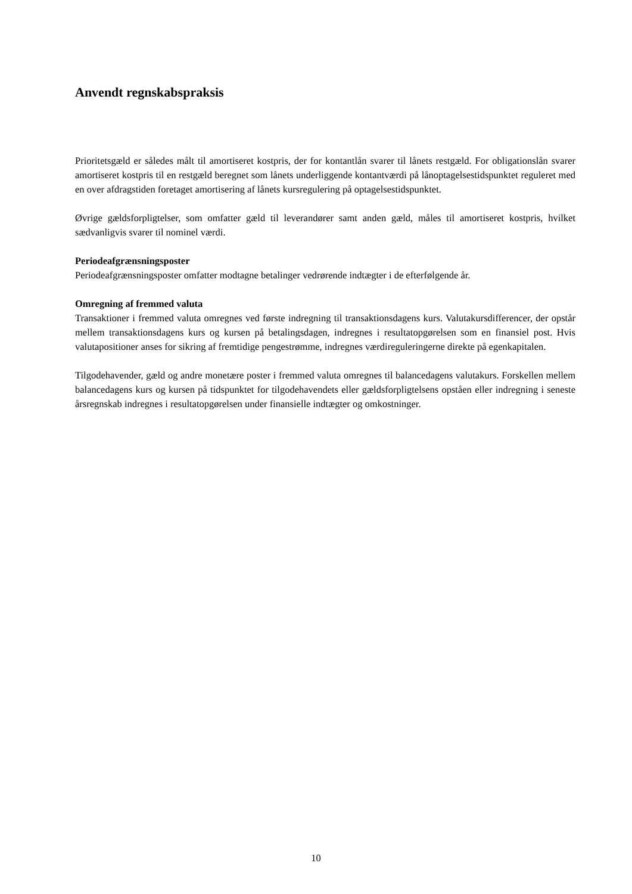Anvendt regnskabspraksis
Prioritetsgæld er således målt til amortiseret kostpris, der for kontantlån svarer til lånets restgæld. For obligationslån svarer amortiseret kostpris til en restgæld beregnet som lånets underliggende kontantværdi på lånoptagelsestidspunktet reguleret med en over afdragstiden foretaget amortisering af lånets kursregulering på optagelsestidspunktet.
Øvrige gældsforpligtelser, som omfatter gæld til leverandører samt anden gæld, måles til amortiseret kostpris, hvilket sædvanligvis svarer til nominel værdi.
Periodeafgrænsningsposter
Periodeafgrænsningsposter omfatter modtagne betalinger vedrørende indtægter i de efterfølgende år.
Omregning af fremmed valuta
Transaktioner i fremmed valuta omregnes ved første indregning til transaktionsdagens kurs. Valutakursdifferencer, der opstår mellem transaktionsdagens kurs og kursen på betalingsdagen, indregnes i resultatopgørelsen som en finansiel post. Hvis valutapositioner anses for sikring af fremtidige pengestrømme, indregnes værdireguleringerne direkte på egenkapitalen.
Tilgodehavender, gæld og andre monetære poster i fremmed valuta omregnes til balancedagens valutakurs. Forskellen mellem balancedagens kurs og kursen på tidspunktet for tilgodehavendets eller gældsforpligtelsens opståen eller indregning i seneste årsregnskab indregnes i resultatopgørelsen under finansielle indtægter og omkostninger.
10